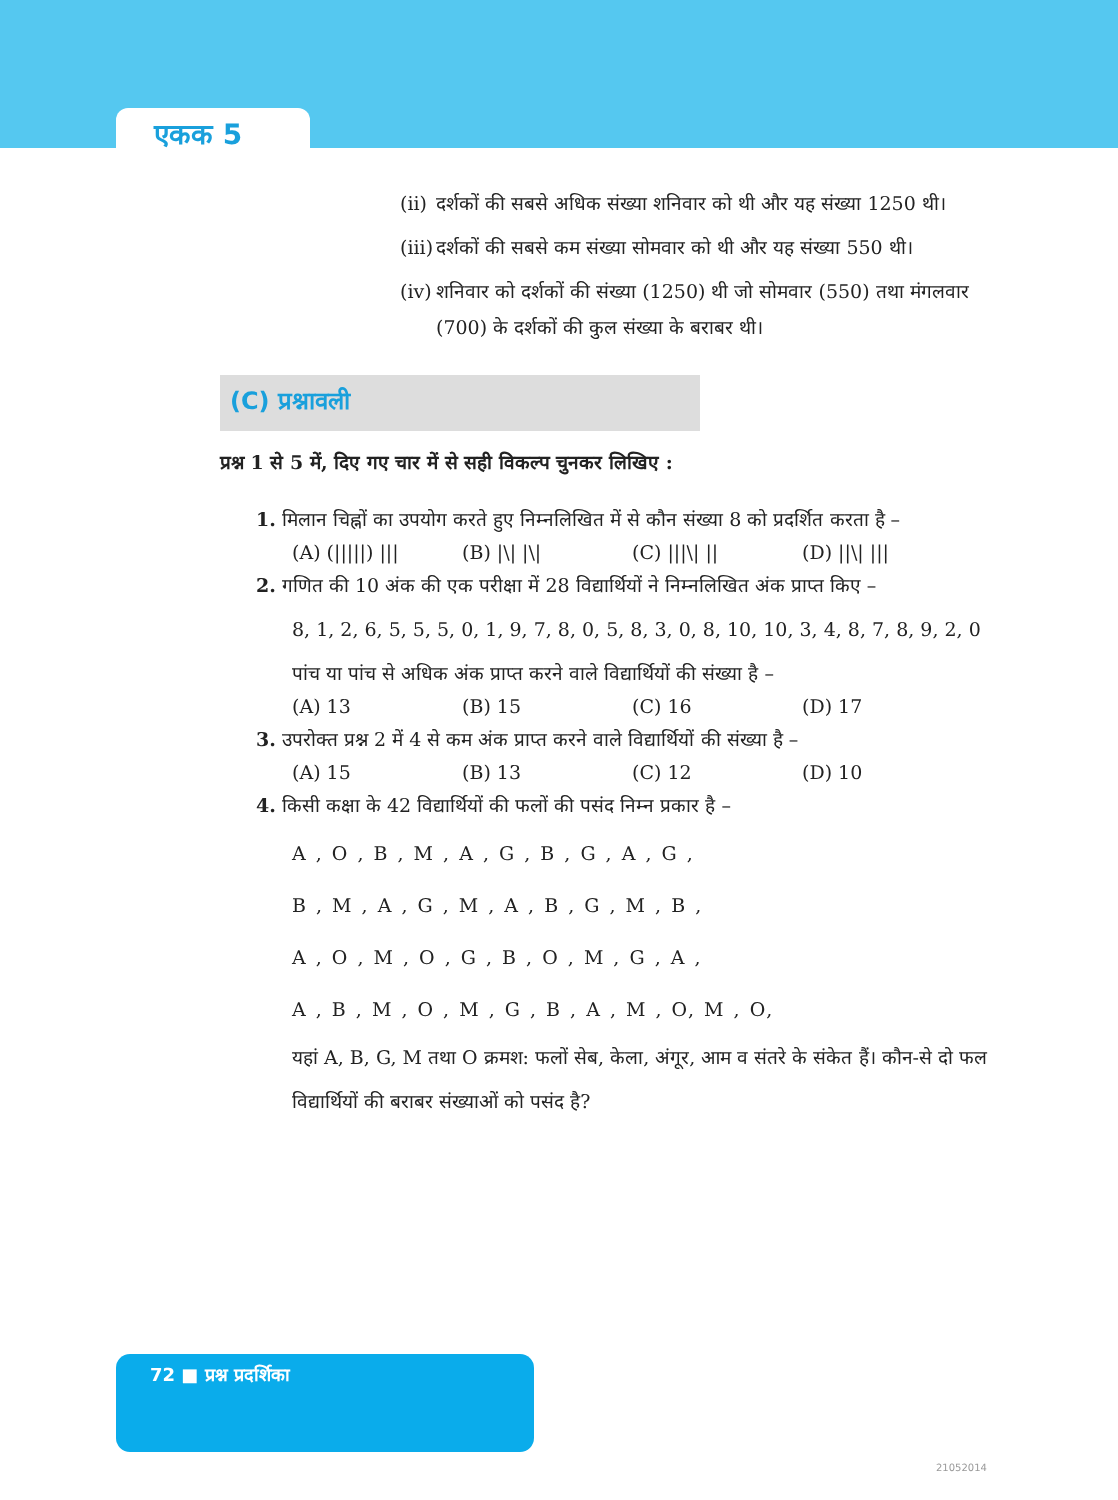एकक 5
(ii) दर्शकों की सबसे अधिक संख्या शनिवार को थी और यह संख्या 1250 थी।
(iii) दर्शकों की सबसे कम संख्या सोमवार को थी और यह संख्या 550 थी।
(iv) शनिवार को दर्शकों की संख्या (1250) थी जो सोमवार (550) तथा मंगलवार (700) के दर्शकों की कुल संख्या के बराबर थी।
(C) प्रश्नावली
प्रश्न 1 से 5 में, दिए गए चार में से सही विकल्प चुनकर लिखिए :
1. मिलान चिह्नों का उपयोग करते हुए निम्नलिखित में से कौन संख्या 8 को प्रदर्शित करता है –
(A) (|||||) ||| (B) |\| |\| (C) |||\| || (D) ||\| |||
2. गणित की 10 अंक की एक परीक्षा में 28 विद्यार्थियों ने निम्नलिखित अंक प्राप्त किए –
8, 1, 2, 6, 5, 5, 5, 0, 1, 9, 7, 8, 0, 5, 8, 3, 0, 8, 10, 10, 3, 4, 8, 7, 8, 9, 2, 0
पांच या पांच से अधिक अंक प्राप्त करने वाले विद्यार्थियों की संख्या है –
(A) 13 (B) 15 (C) 16 (D) 17
3. उपरोक्त प्रश्न 2 में 4 से कम अंक प्राप्त करने वाले विद्यार्थियों की संख्या है –
(A) 15 (B) 13 (C) 12 (D) 10
4. किसी कक्षा के 42 विद्यार्थियों की फलों की पसंद निम्न प्रकार है –
A , O , B , M , A , G , B , G , A , G ,
B , M , A , G , M , A , B , G , M , B ,
A , O , M , O , G , B , O , M , G , A ,
A , B , M , O , M , G , B , A , M , O, M , O,
यहां A, B, G, M तथा O क्रमश: फलों सेब, केला, अंगूर, आम व संतरे के संकेत हैं। कौन-से दो फल विद्यार्थियों की बराबर संख्याओं को पसंद है?
72 ■ प्रश्न प्रदर्शिका
21052014